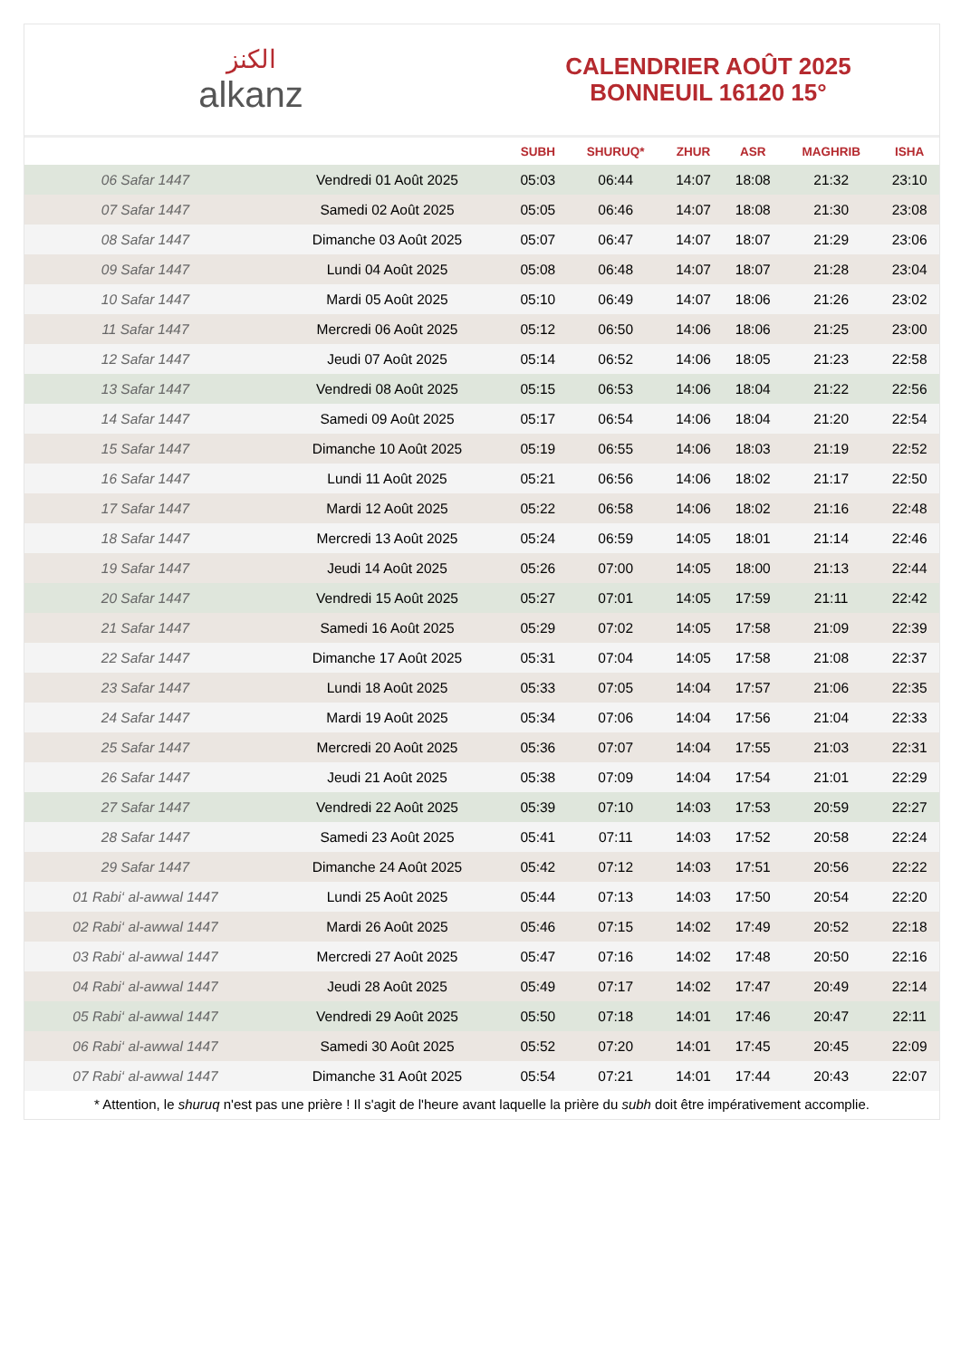الكنز
alkanz
CALENDRIER AOÛT 2025
BONNEUIL 16120 15°
| | | SUBH | SHURUQ* | ZHUR | ASR | MAGHRIB | ISHA |
| --- | --- | --- | --- | --- | --- | --- | --- |
| 06 Safar 1447 | Vendredi 01 Août 2025 | 05:03 | 06:44 | 14:07 | 18:08 | 21:32 | 23:10 |
| 07 Safar 1447 | Samedi 02 Août 2025 | 05:05 | 06:46 | 14:07 | 18:08 | 21:30 | 23:08 |
| 08 Safar 1447 | Dimanche 03 Août 2025 | 05:07 | 06:47 | 14:07 | 18:07 | 21:29 | 23:06 |
| 09 Safar 1447 | Lundi 04 Août 2025 | 05:08 | 06:48 | 14:07 | 18:07 | 21:28 | 23:04 |
| 10 Safar 1447 | Mardi 05 Août 2025 | 05:10 | 06:49 | 14:07 | 18:06 | 21:26 | 23:02 |
| 11 Safar 1447 | Mercredi 06 Août 2025 | 05:12 | 06:50 | 14:06 | 18:06 | 21:25 | 23:00 |
| 12 Safar 1447 | Jeudi 07 Août 2025 | 05:14 | 06:52 | 14:06 | 18:05 | 21:23 | 22:58 |
| 13 Safar 1447 | Vendredi 08 Août 2025 | 05:15 | 06:53 | 14:06 | 18:04 | 21:22 | 22:56 |
| 14 Safar 1447 | Samedi 09 Août 2025 | 05:17 | 06:54 | 14:06 | 18:04 | 21:20 | 22:54 |
| 15 Safar 1447 | Dimanche 10 Août 2025 | 05:19 | 06:55 | 14:06 | 18:03 | 21:19 | 22:52 |
| 16 Safar 1447 | Lundi 11 Août 2025 | 05:21 | 06:56 | 14:06 | 18:02 | 21:17 | 22:50 |
| 17 Safar 1447 | Mardi 12 Août 2025 | 05:22 | 06:58 | 14:06 | 18:02 | 21:16 | 22:48 |
| 18 Safar 1447 | Mercredi 13 Août 2025 | 05:24 | 06:59 | 14:05 | 18:01 | 21:14 | 22:46 |
| 19 Safar 1447 | Jeudi 14 Août 2025 | 05:26 | 07:00 | 14:05 | 18:00 | 21:13 | 22:44 |
| 20 Safar 1447 | Vendredi 15 Août 2025 | 05:27 | 07:01 | 14:05 | 17:59 | 21:11 | 22:42 |
| 21 Safar 1447 | Samedi 16 Août 2025 | 05:29 | 07:02 | 14:05 | 17:58 | 21:09 | 22:39 |
| 22 Safar 1447 | Dimanche 17 Août 2025 | 05:31 | 07:04 | 14:05 | 17:58 | 21:08 | 22:37 |
| 23 Safar 1447 | Lundi 18 Août 2025 | 05:33 | 07:05 | 14:04 | 17:57 | 21:06 | 22:35 |
| 24 Safar 1447 | Mardi 19 Août 2025 | 05:34 | 07:06 | 14:04 | 17:56 | 21:04 | 22:33 |
| 25 Safar 1447 | Mercredi 20 Août 2025 | 05:36 | 07:07 | 14:04 | 17:55 | 21:03 | 22:31 |
| 26 Safar 1447 | Jeudi 21 Août 2025 | 05:38 | 07:09 | 14:04 | 17:54 | 21:01 | 22:29 |
| 27 Safar 1447 | Vendredi 22 Août 2025 | 05:39 | 07:10 | 14:03 | 17:53 | 20:59 | 22:27 |
| 28 Safar 1447 | Samedi 23 Août 2025 | 05:41 | 07:11 | 14:03 | 17:52 | 20:58 | 22:24 |
| 29 Safar 1447 | Dimanche 24 Août 2025 | 05:42 | 07:12 | 14:03 | 17:51 | 20:56 | 22:22 |
| 01 Rabi‘ al-awwal 1447 | Lundi 25 Août 2025 | 05:44 | 07:13 | 14:03 | 17:50 | 20:54 | 22:20 |
| 02 Rabi‘ al-awwal 1447 | Mardi 26 Août 2025 | 05:46 | 07:15 | 14:02 | 17:49 | 20:52 | 22:18 |
| 03 Rabi‘ al-awwal 1447 | Mercredi 27 Août 2025 | 05:47 | 07:16 | 14:02 | 17:48 | 20:50 | 22:16 |
| 04 Rabi‘ al-awwal 1447 | Jeudi 28 Août 2025 | 05:49 | 07:17 | 14:02 | 17:47 | 20:49 | 22:14 |
| 05 Rabi‘ al-awwal 1447 | Vendredi 29 Août 2025 | 05:50 | 07:18 | 14:01 | 17:46 | 20:47 | 22:11 |
| 06 Rabi‘ al-awwal 1447 | Samedi 30 Août 2025 | 05:52 | 07:20 | 14:01 | 17:45 | 20:45 | 22:09 |
| 07 Rabi‘ al-awwal 1447 | Dimanche 31 Août 2025 | 05:54 | 07:21 | 14:01 | 17:44 | 20:43 | 22:07 |
* Attention, le shuruq n'est pas une prière ! Il s'agit de l'heure avant laquelle la prière du subh doit être impérativement accomplie.